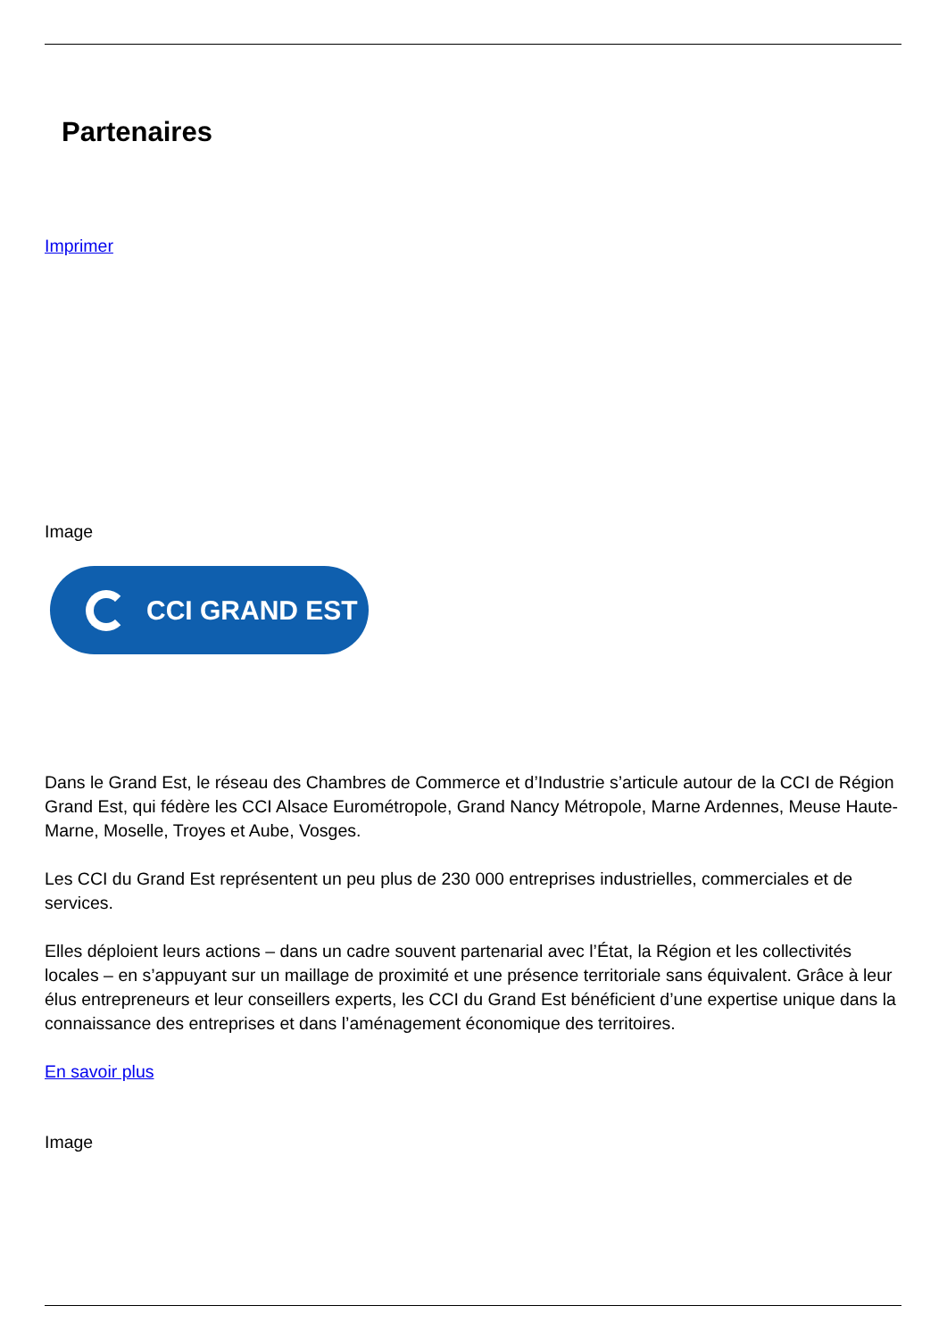Partenaires
Imprimer
Image
CCI GRAND EST
Dans le Grand Est, le réseau des Chambres de Commerce et d’Industrie s’articule autour de la CCI de Région Grand Est, qui fédère les CCI Alsace Eurométropole, Grand Nancy Métropole, Marne Ardennes, Meuse Haute-Marne, Moselle, Troyes et Aube, Vosges.
Les CCI du Grand Est représentent un peu plus de 230 000 entreprises industrielles, commerciales et de services.
Elles déploient leurs actions – dans un cadre souvent partenarial avec l’État, la Région et les collectivités locales – en s’appuyant sur un maillage de proximité et une présence territoriale sans équivalent. Grâce à leur élus entrepreneurs et leur conseillers experts, les CCI du Grand Est bénéficient d’une expertise unique dans la connaissance des entreprises et dans l’aménagement économique des territoires.
En savoir plus
Image